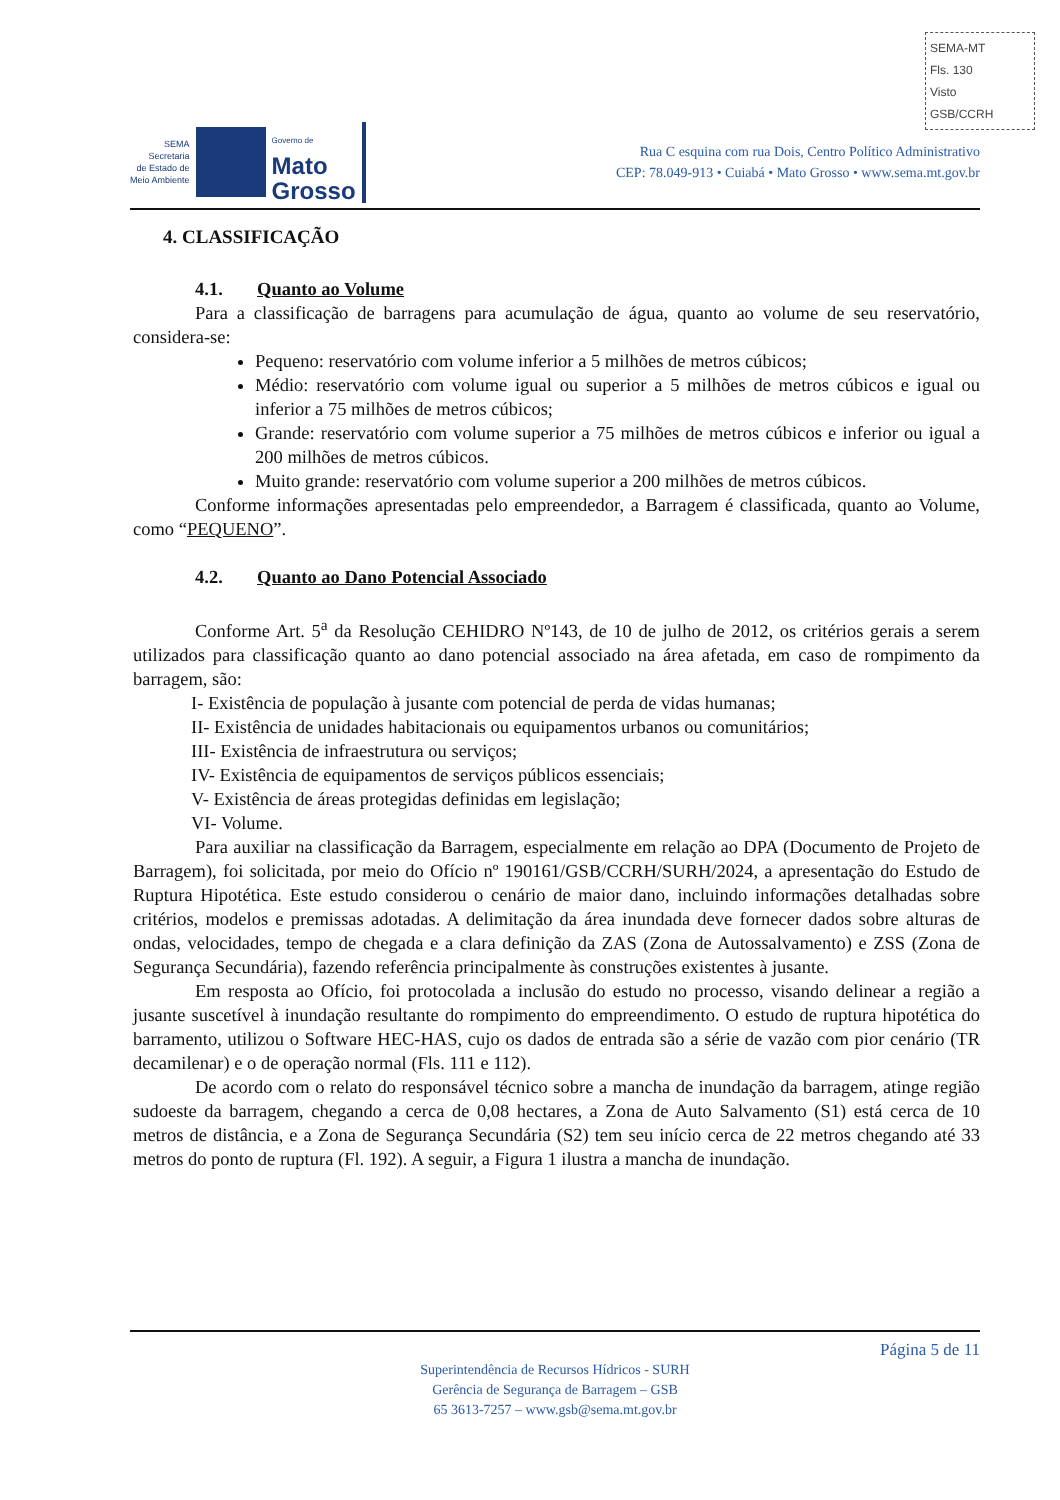SEMA-MT
Fls. 130
Visto
GSB/CCRH
SEMA
Secretaria
de Estado de
Meio Ambiente
Governo de
Mato
Grosso
Rua C esquina com rua Dois, Centro Político Administrativo
CEP: 78.049-913 • Cuiabá • Mato Grosso • www.sema.mt.gov.br
4. CLASSIFICAÇÃO
4.1. Quanto ao Volume
Para a classificação de barragens para acumulação de água, quanto ao volume de seu reservatório, considera-se:
Pequeno: reservatório com volume inferior a 5 milhões de metros cúbicos;
Médio: reservatório com volume igual ou superior a 5 milhões de metros cúbicos e igual ou inferior a 75 milhões de metros cúbicos;
Grande: reservatório com volume superior a 75 milhões de metros cúbicos e inferior ou igual a 200 milhões de metros cúbicos.
Muito grande: reservatório com volume superior a 200 milhões de metros cúbicos.
Conforme informações apresentadas pelo empreendedor, a Barragem é classificada, quanto ao Volume, como “PEQUENO”.
4.2. Quanto ao Dano Potencial Associado
Conforme Art. 5<sup>a</sup> da Resolução CEHIDRO Nº143, de 10 de julho de 2012, os critérios gerais a serem utilizados para classificação quanto ao dano potencial associado na área afetada, em caso de rompimento da barragem, são:
I- Existência de população à jusante com potencial de perda de vidas humanas;
II- Existência de unidades habitacionais ou equipamentos urbanos ou comunitários;
III- Existência de infraestrutura ou serviços;
IV- Existência de equipamentos de serviços públicos essenciais;
V- Existência de áreas protegidas definidas em legislação;
VI- Volume.
Para auxiliar na classificação da Barragem, especialmente em relação ao DPA (Documento de Projeto de Barragem), foi solicitada, por meio do Ofício nº 190161/GSB/CCRH/SURH/2024, a apresentação do Estudo de Ruptura Hipotética. Este estudo considerou o cenário de maior dano, incluindo informações detalhadas sobre critérios, modelos e premissas adotadas. A delimitação da área inundada deve fornecer dados sobre alturas de ondas, velocidades, tempo de chegada e a clara definição da ZAS (Zona de Autossalvamento) e ZSS (Zona de Segurança Secundária), fazendo referência principalmente às construções existentes à jusante.
Em resposta ao Ofício, foi protocolada a inclusão do estudo no processo, visando delinear a região a jusante suscetível à inundação resultante do rompimento do empreendimento. O estudo de ruptura hipotética do barramento, utilizou o Software HEC-HAS, cujo os dados de entrada são a série de vazão com pior cenário (TR decamilenar) e o de operação normal (Fls. 111 e 112).
De acordo com o relato do responsável técnico sobre a mancha de inundação da barragem, atinge região sudoeste da barragem, chegando a cerca de 0,08 hectares, a Zona de Auto Salvamento (S1) está cerca de 10 metros de distância, e a Zona de Segurança Secundária (S2) tem seu início cerca de 22 metros chegando até 33 metros do ponto de ruptura (Fl. 192). A seguir, a Figura 1 ilustra a mancha de inundação.
Página 5 de 11
Superintendência de Recursos Hídricos - SURH
Gerência de Segurança de Barragem – GSB
65 3613-7257 – www.gsb@sema.mt.gov.br